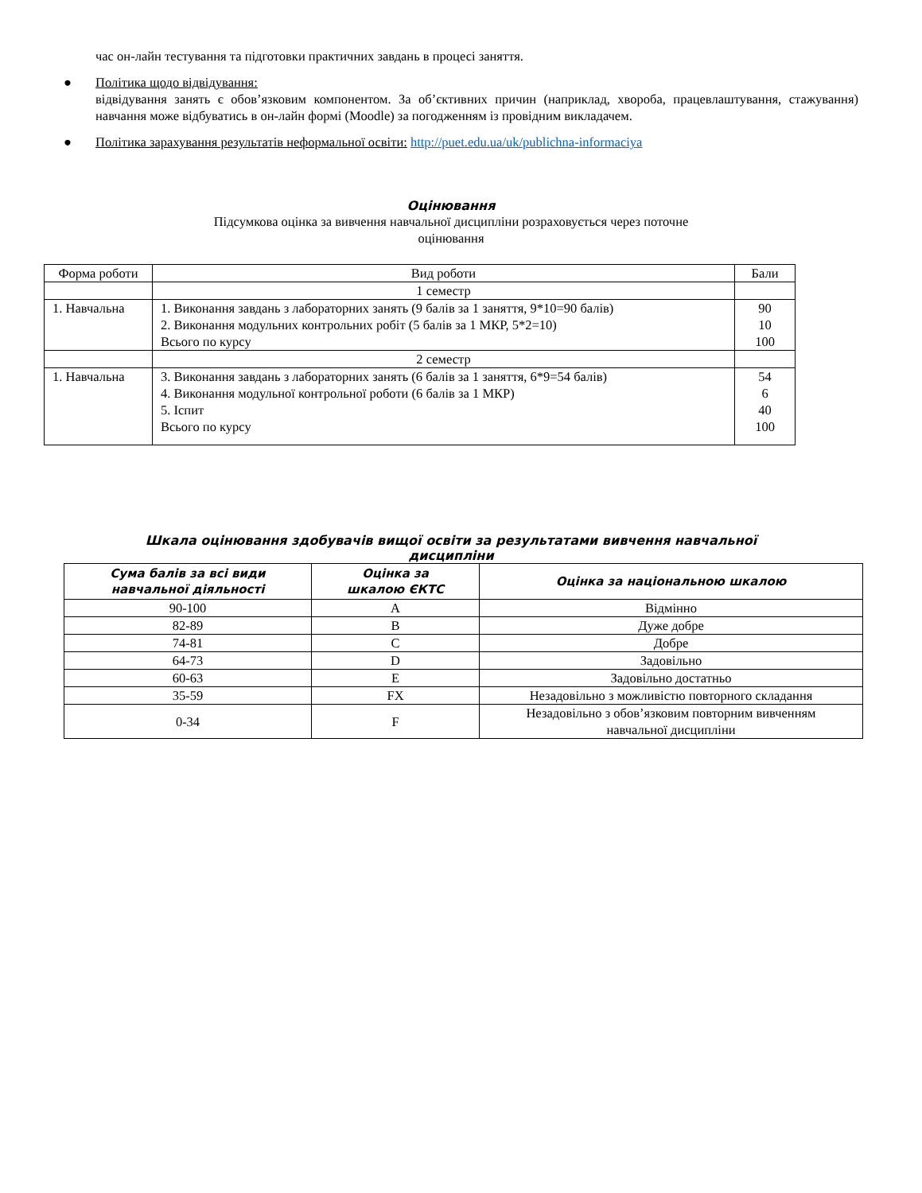час он-лайн тестування та підготовки практичних завдань в процесі заняття.
● Політика щодо відвідування:
відвідування занять є обов’язковим компонентом. За об’єктивних причин (наприклад, хвороба, працевлаштування, стажування) навчання може відбуватись в он-лайн формі (Moodle) за погодженням із провідним викладачем.
● Політика зарахування результатів неформальної освіти: http://puet.edu.ua/uk/publichna-informaciya
Оцінювання
Підсумкова оцінка за вивчення навчальної дисципліни розраховується через поточне
оцінювання
| Форма роботи | Вид роботи | Бали |
| | 1 семестр | |
| 1. Навчальна | 1. Виконання завдань з лабораторних занять (9 балів за 1 заняття, 9*10=90 балів) 2. Виконання модульних контрольних робіт (5 балів за 1 МКР, 5*2=10) Всього по курсу | 90 10 100 |
| | 2 семестр | |
| 1. Навчальна | 3. Виконання завдань з лабораторних занять (6 балів за 1 заняття, 6*9=54 балів) 4. Виконання модульної контрольної роботи (6 балів за 1 МКР) 5. Іспит Всього по курсу | 54 6 40 100 |
Шкала оцінювання здобувачів вищої освіти за результатами вивчення навчальної
дисципліни
| Сума балів за всі види навчальної діяльності | Оцінка за шкалою ЄКТС | Оцінка за національною шкалою |
| --- | --- | --- |
| 90-100 | A | Відмінно |
| 82-89 | B | Дуже добре |
| 74-81 | C | Добре |
| 64-73 | D | Задовільно |
| 60-63 | E | Задовільно достатньо |
| 35-59 | FX | Незадовільно з можливістю повторного складання |
| 0-34 | F | Незадовільно з обов’язковим повторним вивченням навчальної дисципліни |